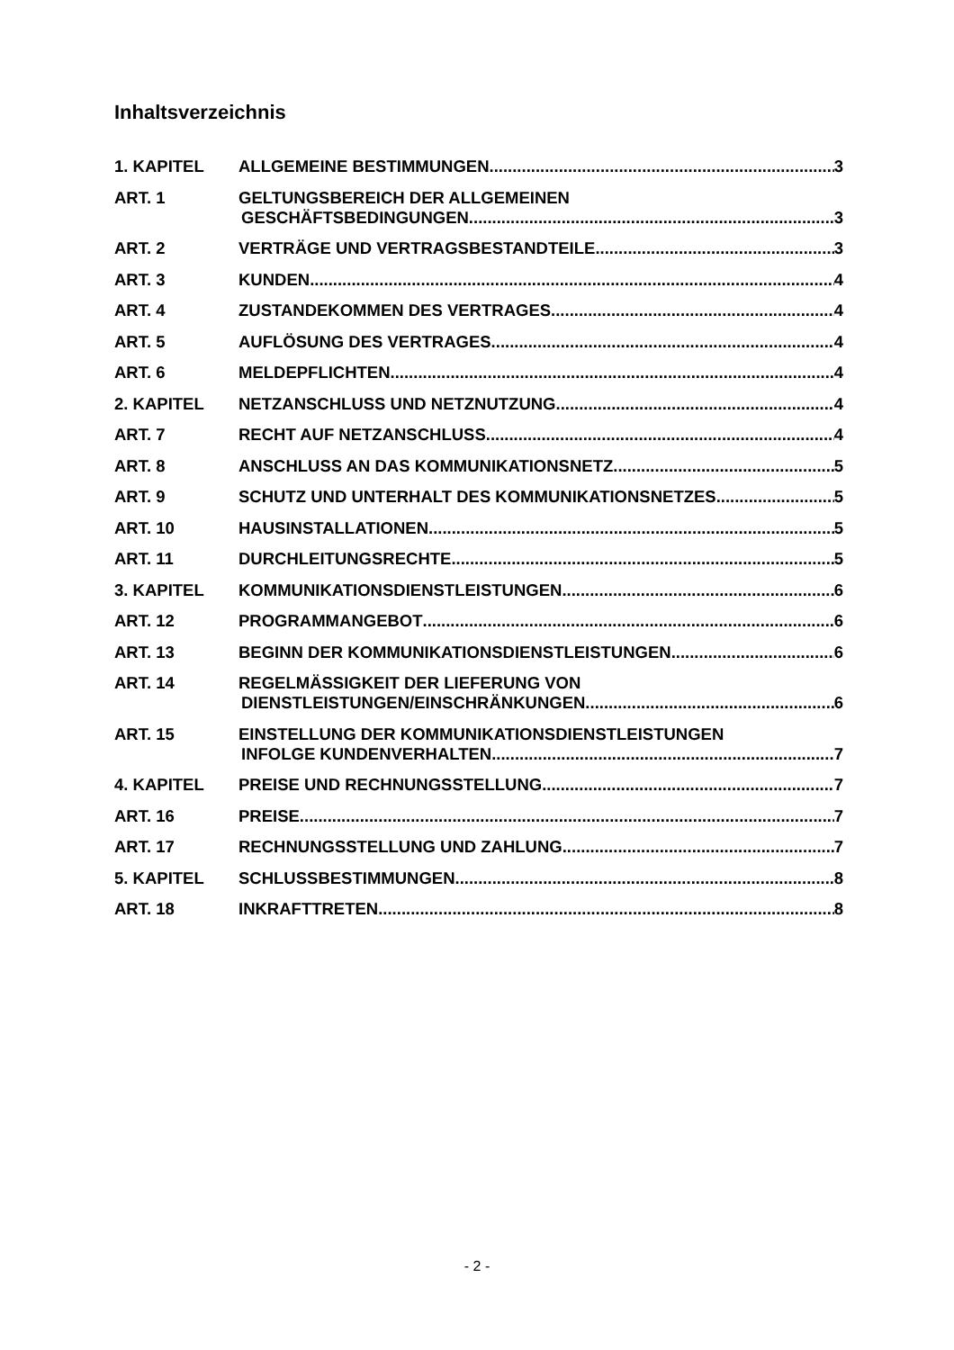Inhaltsverzeichnis
1. KAPITEL ALLGEMEINE BESTIMMUNGEN 3
ART. 1 GELTUNGSBEREICH DER ALLGEMEINEN
GESCHÄFTSBEDINGUNGEN 3
ART. 2 VERTRÄGE UND VERTRAGSBESTANDTEILE 3
ART. 3 KUNDEN 4
ART. 4 ZUSTANDEKOMMEN DES VERTRAGES 4
ART. 5 AUFLÖSUNG DES VERTRAGES 4
ART. 6 MELDEPFLICHTEN 4
2. KAPITEL NETZANSCHLUSS UND NETZNUTZUNG 4
ART. 7 RECHT AUF NETZANSCHLUSS 4
ART. 8 ANSCHLUSS AN DAS KOMMUNIKATIONSNETZ 5
ART. 9 SCHUTZ UND UNTERHALT DES KOMMUNIKATIONSNETZES 5
ART. 10 HAUSINSTALLATIONEN 5
ART. 11 DURCHLEITUNGSRECHTE 5
3. KAPITEL KOMMUNIKATIONSDIENSTLEISTUNGEN 6
ART. 12 PROGRAMMANGEBOT 6
ART. 13 BEGINN DER KOMMUNIKATIONSDIENSTLEISTUNGEN 6
ART. 14 REGELMÄSSIGKEIT DER LIEFERUNG VON
DIENSTLEISTUNGEN/EINSCHRÄNKUNGEN 6
ART. 15 EINSTELLUNG DER KOMMUNIKATIONSDIENSTLEISTUNGEN
INFOLGE KUNDENVERHALTEN 7
4. KAPITEL PREISE UND RECHNUNGSSTELLUNG 7
ART. 16 PREISE 7
ART. 17 RECHNUNGSSTELLUNG UND ZAHLUNG 7
5. KAPITEL SCHLUSSBESTIMMUNGEN 8
ART. 18 INKRAFTTRETEN 8
- 2 -